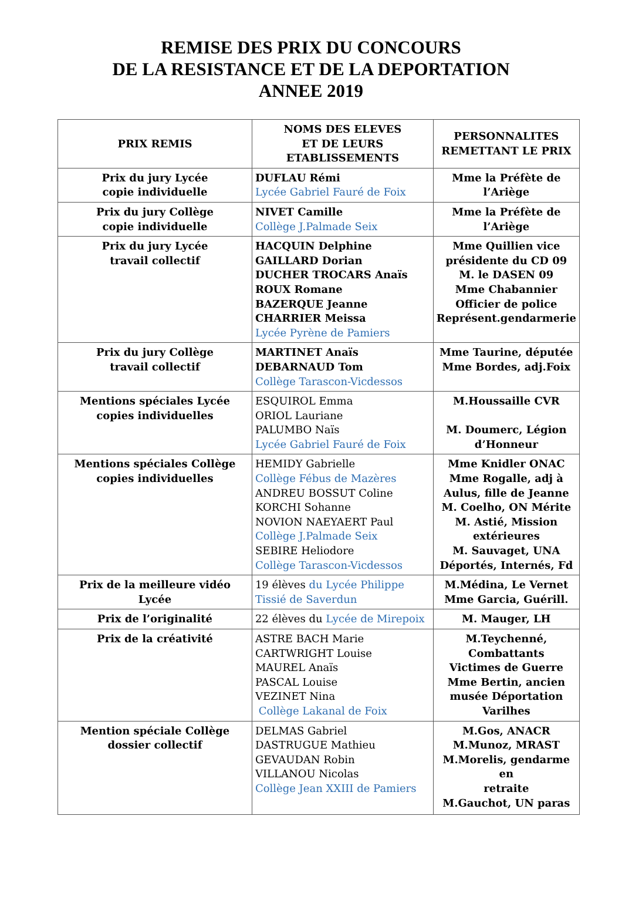REMISE DES PRIX DU CONCOURS
DE LA RESISTANCE ET DE LA DEPORTATION
ANNEE 2019
| PRIX REMIS | NOMS DES ELEVES ET DE LEURS ETABLISSEMENTS | PERSONNALITES REMETTANT LE PRIX |
| --- | --- | --- |
| Prix du jury Lycée copie individuelle | DUFLAU Rémi Lycée Gabriel Fauré de Foix | Mme la Préfète de l’Ariège |
| Prix du jury Collège copie individuelle | NIVET Camille Collège J.Palmade Seix | Mme la Préfète de l’Ariège |
| Prix du jury Lycée travail collectif | HACQUIN Delphine GAILLARD Dorian DUCHER TROCARS Anaïs ROUX Romane BAZERQUE Jeanne CHARRIER Meissa Lycée Pyrène de Pamiers | Mme Quillien vice présidente du CD 09 M. le DASEN 09 Mme Chabannier Officier de police Représent.gendarmerie |
| Prix du jury Collège travail collectif | MARTINET Anaïs DEBARNAUD Tom Collège Tarascon-Vicdessos | Mme Taurine, députée Mme Bordes, adj.Foix |
| Mentions spéciales Lycée copies individuelles | ESQUIROL Emma ORIOL Lauriane PALUMBO Naïs Lycée Gabriel Fauré de Foix | M.Houssaille CVR M. Doumerc, Légion d’Honneur |
| Mentions spéciales Collège copies individuelles | HEMIDY Gabrielle Collège Fébus de Mazères ANDREU BOSSUT Coline KORCHI Sohanne NOVION NAEYAERT Paul Collège J.Palmade Seix SEBIRE Heliodore Collège Tarascon-Vicdessos | Mme Knidler ONAC Mme Rogalle, adj à Aulus, fille de Jeanne M. Coelho, ON Mérite M. Astié, Mission extérieures M. Sauvaget, UNA Déportés, Internés, Fd |
| Prix de la meilleure vidéo Lycée | 19 élèves du Lycée Philippe Tissié de Saverdun | M.Médina, Le Vernet Mme Garcia, Guérill. |
| Prix de l’originalité | 22 élèves du Lycée de Mirepoix | M. Mauger, LH |
| Prix de la créativité | ASTRE BACH Marie CARTWRIGHT Louise MAUREL Anaïs PASCAL Louise VEZINET Nina Collège Lakanal de Foix | M.Teychenné, Combattants Victimes de Guerre Mme Bertin, ancien musée Déportation Varilhes |
| Mention spéciale Collège dossier collectif | DELMAS Gabriel DASTRUGUE Mathieu GEVAUDAN Robin VILLANOU Nicolas Collège Jean XXIII de Pamiers | M.Gos, ANACR M.Munoz, MRAST M.Morelis, gendarme en retraite M.Gauchot, UN paras |